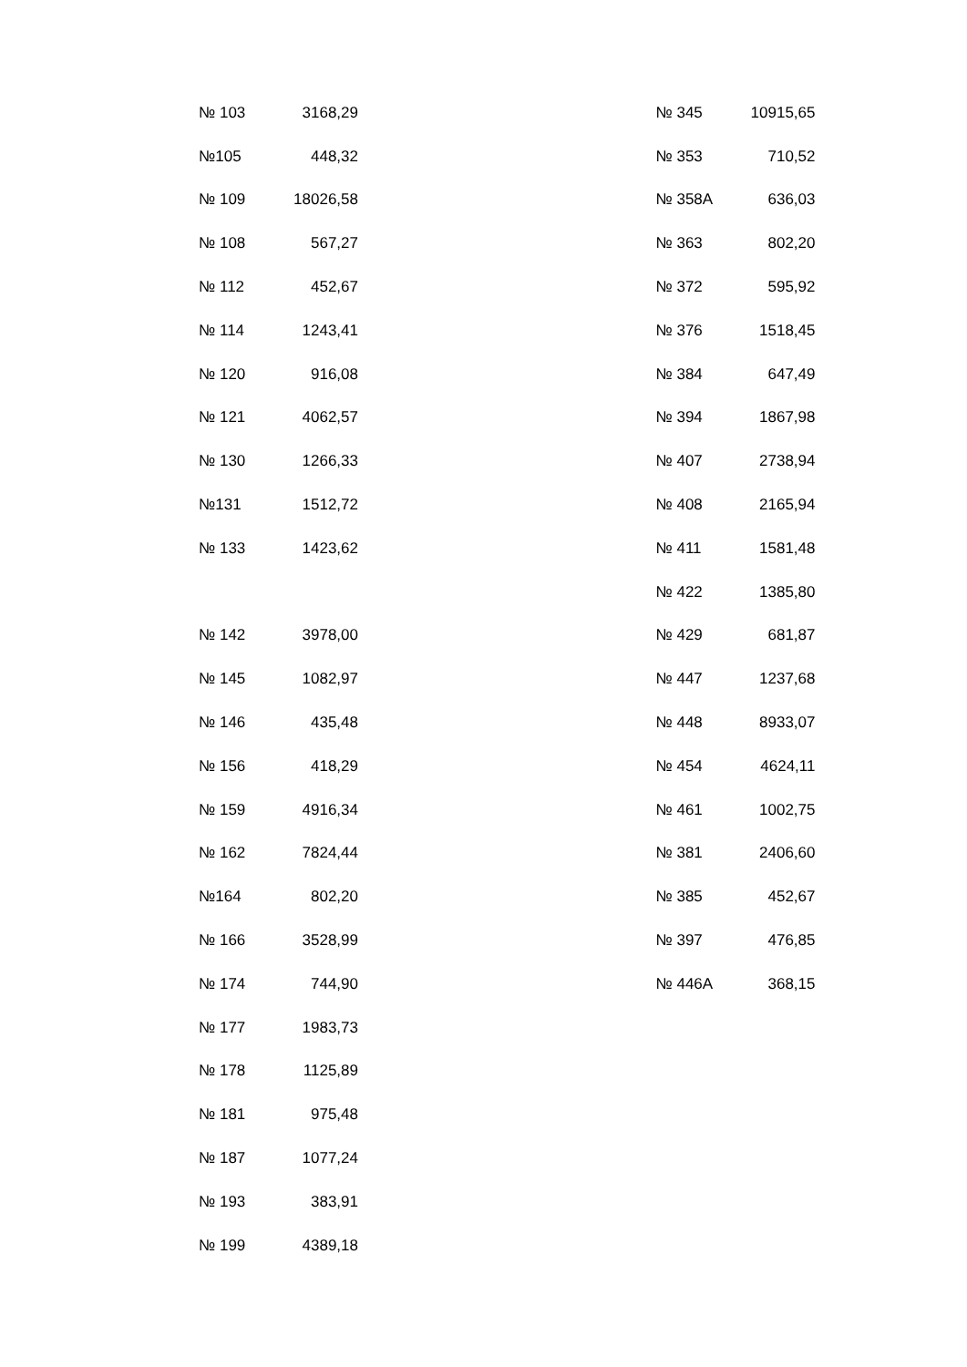| № 103 | 3168,29 |
| №105 | 448,32 |
| № 109 | 18026,58 |
| № 108 | 567,27 |
| № 112 | 452,67 |
| № 114 | 1243,41 |
| № 120 | 916,08 |
| № 121 | 4062,57 |
| № 130 | 1266,33 |
| №131 | 1512,72 |
| № 133 | 1423,62 |
| № 142 | 3978,00 |
| № 145 | 1082,97 |
| № 146 | 435,48 |
| № 156 | 418,29 |
| № 159 | 4916,34 |
| № 162 | 7824,44 |
| №164 | 802,20 |
| № 166 | 3528,99 |
| № 174 | 744,90 |
| № 177 | 1983,73 |
| № 178 | 1125,89 |
| № 181 | 975,48 |
| № 187 | 1077,24 |
| № 193 | 383,91 |
| № 199 | 4389,18 |
| № 345 | 10915,65 |
| № 353 | 710,52 |
| № 358А | 636,03 |
| № 363 | 802,20 |
| № 372 | 595,92 |
| № 376 | 1518,45 |
| № 384 | 647,49 |
| № 394 | 1867,98 |
| № 407 | 2738,94 |
| № 408 | 2165,94 |
| № 411 | 1581,48 |
| № 422 | 1385,80 |
| № 429 | 681,87 |
| № 447 | 1237,68 |
| № 448 | 8933,07 |
| № 454 | 4624,11 |
| № 461 | 1002,75 |
| № 381 | 2406,60 |
| № 385 | 452,67 |
| № 397 | 476,85 |
| № 446А | 368,15 |